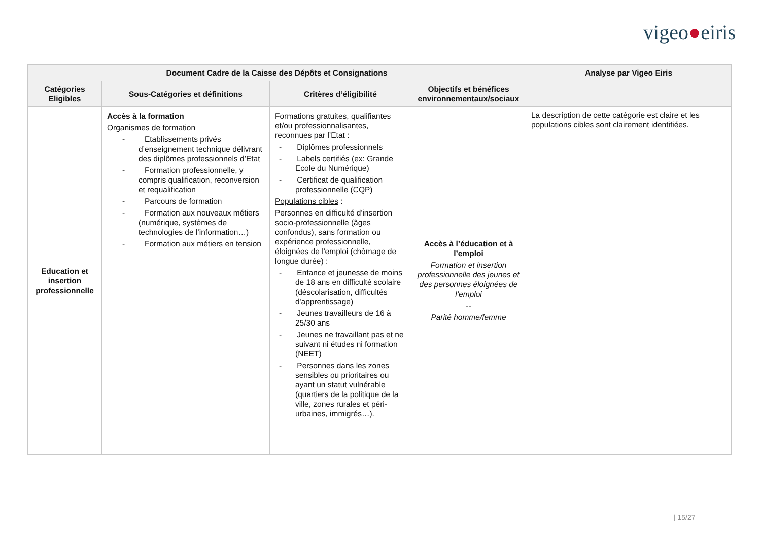vigeo●eiris
| Document Cadre de la Caisse des Dépôts et Consignations | | | | Analyse par Vigeo Eiris |
| --- | --- | --- | --- | --- |
| Catégories Eligibles | Sous-Catégories et définitions | Critères d’éligibilité | Objectifs et bénéfices environnementaux/sociaux | |
| Education et insertion professionnelle | Accès à la formation Organismes de formation - Etablissements privés d’enseignement technique délivrant des diplômes professionnels d’Etat - Formation professionnelle, y compris qualification, reconversion et requalification - Parcours de formation - Formation aux nouveaux métiers (numérique, systèmes de technologies de l’information…) - Formation aux métiers en tension | Formations gratuites, qualifiantes et/ou professionnalisantes, reconnues par l’Etat : - Diplômes professionnels - Labels certifiés (ex: Grande Ecole du Numérique) - Certificat de qualification professionnelle (CQP) Populations cibles : Personnes en difficulté d'insertion socio-professionnelle (âges confondus), sans formation ou expérience professionnelle, éloignées de l'emploi (chômage de longue durée) : - Enfance et jeunesse de moins de 18 ans en difficulté scolaire (déscolarisation, difficultés d'apprentissage) - Jeunes travailleurs de 16 à 25/30 ans - Jeunes ne travaillant pas et ne suivant ni études ni formation (NEET) - Personnes dans les zones sensibles ou prioritaires ou ayant un statut vulnérable (quartiers de la politique de la ville, zones rurales et péri-urbaines, immigrés…). | Accès à l’éducation et à l’emploi Formation et insertion professionnelle des jeunes et des personnes éloignées de l’emploi -- Parité homme/femme | La description de cette catégorie est claire et les populations cibles sont clairement identifiées. |
| 15/27